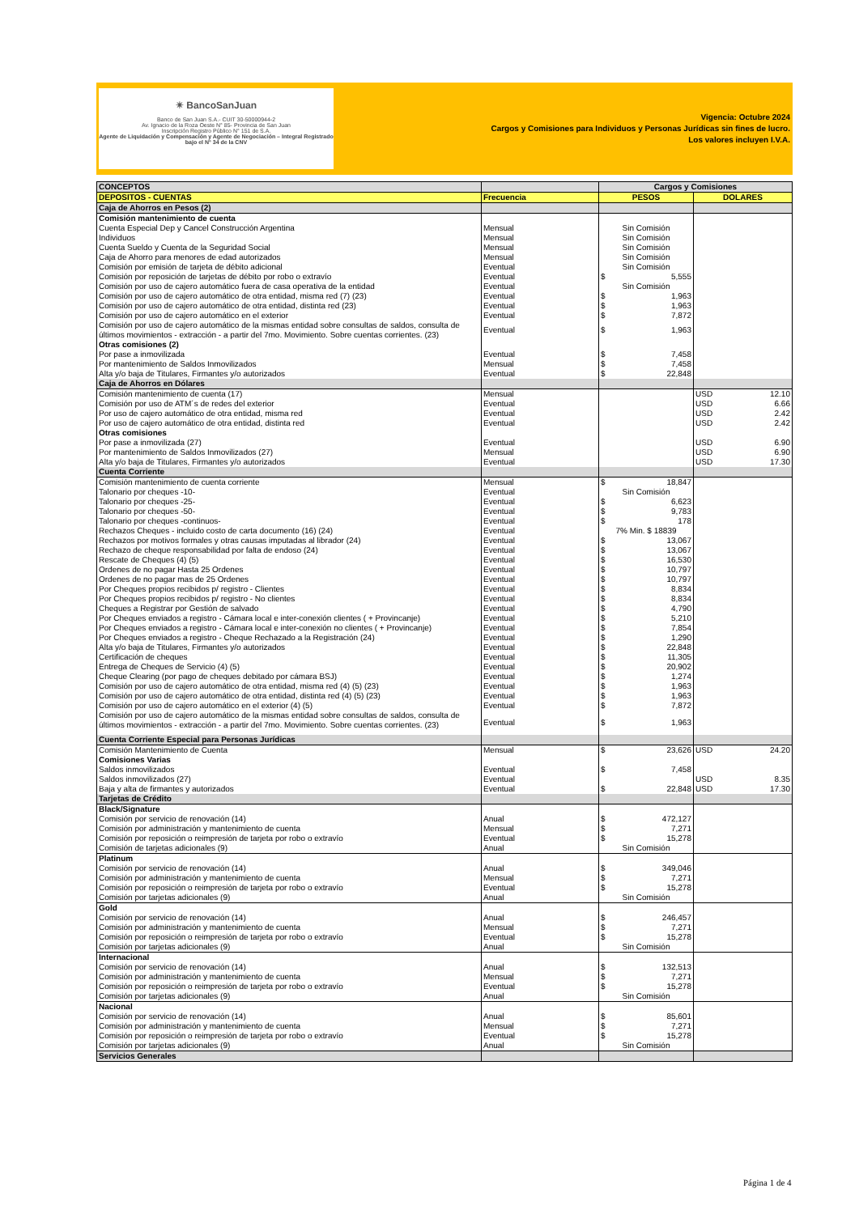✴ BancoSanJuan
Banco de San Juan S.A.- CUIT 30-50000944-2
Av. Ignacio de la Roza Oeste N° 85- Provincia de San Juan
Inscripción Registro Público N° 151 de S.A.
Agente de Liquidación y Compensación y Agente de Negociación – Integral Registrado bajo el N° 34 de la CNV
Vigencia: Octubre 2024
Cargos y Comisiones para Individuos y Personas Jurídicas sin fines de lucro.
Los valores incluyen I.V.A.
| CONCEPTOS | | Cargos y Comisiones | |
| --- | --- | --- | --- |
| DEPOSITOS - CUENTAS | Frecuencia | PESOS | DOLARES |
| Caja de Ahorros en Pesos (2) | | | |
| Comisión mantenimiento de cuenta | | | |
| Cuenta Especial Dep y Cancel Construcción Argentina | Mensual | Sin Comisión | |
| Individuos | Mensual | Sin Comisión | |
| Cuenta Sueldo y Cuenta de la Seguridad Social | Mensual | Sin Comisión | |
| Caja de Ahorro para menores de edad autorizados | Mensual | Sin Comisión | |
| Comisión por emisión de tarjeta de débito adicional | Eventual | Sin Comisión | |
| Comisión por reposición de tarjetas de débito por robo o extravío | Eventual | $ 5,555 | |
| Comisión por uso de cajero automático fuera de casa operativa de la entidad | Eventual | Sin Comisión | |
| Comisión por uso de cajero automático de otra entidad, misma red (7) (23) | Eventual | $ 1,963 | |
| Comisión por uso de cajero automático de otra entidad, distinta red (23) | Eventual | $ 1,963 | |
| Comisión por uso de cajero automático en el exterior | Eventual | $ 7,872 | |
| Comisión por uso de cajero automático de la mismas entidad sobre consultas de saldos, consulta de últimos movimientos - extracción - a partir del 7mo. Movimiento. Sobre cuentas corrientes. (23) | Eventual | $ 1,963 | |
| Otras comisiones (2) | | | |
| Por pase a inmovilizada | Eventual | $ 7,458 | |
| Por mantenimiento de Saldos Inmovilizados | Mensual | $ 7,458 | |
| Alta y/o baja de Titulares, Firmantes y/o autorizados | Eventual | $ 22,848 | |
| Caja de Ahorros en Dólares | | | |
| Comisión mantenimiento de cuenta (17) | Mensual | | USD 12.10 |
| Comisión por uso de ATM´s de redes del exterior | Eventual | | USD 6.66 |
| Por uso de cajero automático de otra entidad, misma red | Eventual | | USD 2.42 |
| Por uso de cajero automático de otra entidad, distinta red | Eventual | | USD 2.42 |
| Otras comisiones | | | |
| Por pase a inmovilizada (27) | Eventual | | USD 6.90 |
| Por mantenimiento de Saldos Inmovilizados (27) | Mensual | | USD 6.90 |
| Alta y/o baja de Titulares, Firmantes y/o autorizados | Eventual | | USD 17.30 |
| Cuenta Corriente | | | |
| Comisión mantenimiento de cuenta corriente | Mensual | $ 18,847 | |
| Talonario por cheques -10- | Eventual | Sin Comisión | |
| Talonario por cheques -25- | Eventual | $ 6,623 | |
| Talonario por cheques -50- | Eventual | $ 9,783 | |
| Talonario por cheques -continuos- | Eventual | $ 178 | |
| Rechazos Cheques - incluido costo de carta documento (16) (24) | Eventual | 7% Min. $ 18839 | |
| Rechazos por motivos formales y otras causas imputadas al librador (24) | Eventual | $ 13,067 | |
| Rechazo de cheque responsabilidad por falta de endoso (24) | Eventual | $ 13,067 | |
| Rescate de Cheques (4) (5) | Eventual | $ 16,530 | |
| Ordenes de no pagar Hasta 25 Ordenes | Eventual | $ 10,797 | |
| Ordenes de no pagar mas de 25 Ordenes | Eventual | $ 10,797 | |
| Por Cheques propios recibidos p/ registro - Clientes | Eventual | $ 8,834 | |
| Por Cheques propios recibidos p/ registro - No clientes | Eventual | $ 8,834 | |
| Cheques a Registrar por Gestión de salvado | Eventual | $ 4,790 | |
| Por Cheques enviados a registro - Cámara local e inter-conexión clientes ( + Provincanje) | Eventual | $ 5,210 | |
| Por Cheques enviados a registro - Cámara local e inter-conexión no clientes ( + Provincanje) | Eventual | $ 7,854 | |
| Por Cheques enviados a registro - Cheque Rechazado a la Registración (24) | Eventual | $ 1,290 | |
| Alta y/o baja de Titulares, Firmantes y/o autorizados | Eventual | $ 22,848 | |
| Certificación de cheques | Eventual | $ 11,305 | |
| Entrega de Cheques de Servicio (4) (5) | Eventual | $ 20,902 | |
| Cheque Clearing (por pago de cheques debitado por cámara BSJ) | Eventual | $ 1,274 | |
| Comisión por uso de cajero automático de otra entidad, misma red (4) (5) (23) | Eventual | $ 1,963 | |
| Comisión por uso de cajero automático de otra entidad, distinta red (4) (5) (23) | Eventual | $ 1,963 | |
| Comisión por uso de cajero automático en el exterior (4) (5) | Eventual | $ 7,872 | |
| Comisión por uso de cajero automático de la mismas entidad sobre consultas de saldos, consulta de últimos movimientos - extracción - a partir del 7mo. Movimiento. Sobre cuentas corrientes. (23) | Eventual | $ 1,963 | |
| Cuenta Corriente Especial para Personas Jurídicas | | | |
| Comisión Mantenimiento de Cuenta | Mensual | $ 23,626 | USD 24.20 |
| Comisiones Varias | | | |
| Saldos inmovilizados | Eventual | $ 7,458 | |
| Saldos inmovilizados (27) | Eventual | | USD 8.35 |
| Baja y alta de firmantes y autorizados | Eventual | $ 22,848 | USD 17.30 |
| Tarjetas de Crédito | | | |
| Black/Signature | | | |
| Comisión por servicio de renovación (14) | Anual | $ 472,127 | |
| Comisión por administración y mantenimiento de cuenta | Mensual | $ 7,271 | |
| Comisión por reposición o reimpresión de tarjeta por robo o extravío | Eventual | $ 15,278 | |
| Comisión de tarjetas adicionales (9) | Anual | Sin Comisión | |
| Platinum | | | |
| Comisión por servicio de renovación (14) | Anual | $ 349,046 | |
| Comisión por administración y mantenimiento de cuenta | Mensual | $ 7,271 | |
| Comisión por reposición o reimpresión de tarjeta por robo o extravío | Eventual | $ 15,278 | |
| Comisión por tarjetas adicionales (9) | Anual | Sin Comisión | |
| Gold | | | |
| Comisión por servicio de renovación (14) | Anual | $ 246,457 | |
| Comisión por administración y mantenimiento de cuenta | Mensual | $ 7,271 | |
| Comisión por reposición o reimpresión de tarjeta por robo o extravío | Eventual | $ 15,278 | |
| Comisión por tarjetas adicionales (9) | Anual | Sin Comisión | |
| Internacional | | | |
| Comisión por servicio de renovación (14) | Anual | $ 132,513 | |
| Comisión por administración y mantenimiento de cuenta | Mensual | $ 7,271 | |
| Comisión por reposición o reimpresión de tarjeta por robo o extravío | Eventual | $ 15,278 | |
| Comisión por tarjetas adicionales (9) | Anual | Sin Comisión | |
| Nacional | | | |
| Comisión por servicio de renovación (14) | Anual | $ 85,601 | |
| Comisión por administración y mantenimiento de cuenta | Mensual | $ 7,271 | |
| Comisión por reposición o reimpresión de tarjeta por robo o extravío | Eventual | $ 15,278 | |
| Comisión por tarjetas adicionales (9) | Anual | Sin Comisión | |
| Servicios Generales | | | |
Página 1 de 4